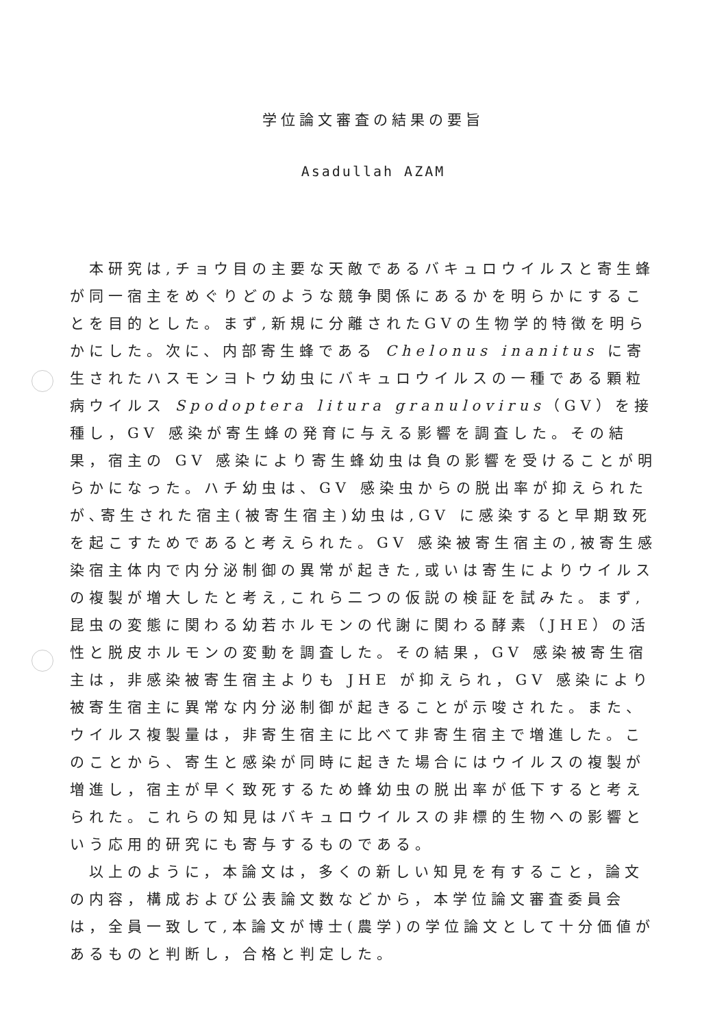学位論文審査の結果の要旨
Asadullah AZAM
本研究は,チョウ目の主要な天敵であるバキュロウイルスと寄生蜂が同一宿主をめぐりどのような競争関係にあるかを明らかにすることを目的とした。まず,新規に分離されたGVの生物学的特徴を明らかにした。次に、内部寄生蜂である Chelonus inanitus に寄生されたハスモンヨトウ幼虫にバキュロウイルスの一種である顆粒病ウイルス Spodoptera litura granulovirus（GV）を接種し，GV 感染が寄生蜂の発育に与える影響を調査した。その結果，宿主の GV 感染により寄生蜂幼虫は負の影響を受けることが明らかになった。ハチ幼虫は、GV 感染虫からの脱出率が抑えられたが､寄生された宿主(被寄生宿主)幼虫は,GV に感染すると早期致死を起こすためであると考えられた。GV 感染被寄生宿主の,被寄生感染宿主体内で内分泌制御の異常が起きた,或いは寄生によりウイルスの複製が増大したと考え,これら二つの仮説の検証を試みた。まず,昆虫の変態に関わる幼若ホルモンの代謝に関わる酵素（JHE）の活性と脱皮ホルモンの変動を調査した。その結果，GV 感染被寄生宿主は，非感染被寄生宿主よりも JHE が抑えられ，GV 感染により被寄生宿主に異常な内分泌制御が起きることが示唆された。また、ウイルス複製量は，非寄生宿主に比べて非寄生宿主で増進した。このことから、寄生と感染が同時に起きた場合にはウイルスの複製が増進し，宿主が早く致死するため蜂幼虫の脱出率が低下すると考えられた。これらの知見はバキュロウイルスの非標的生物への影響という応用的研究にも寄与するものである。
以上のように，本論文は，多くの新しい知見を有すること，論文の内容，構成および公表論文数などから，本学位論文審査委員会は，全員一致して,本論文が博士(農学)の学位論文として十分価値があるものと判断し，合格と判定した。